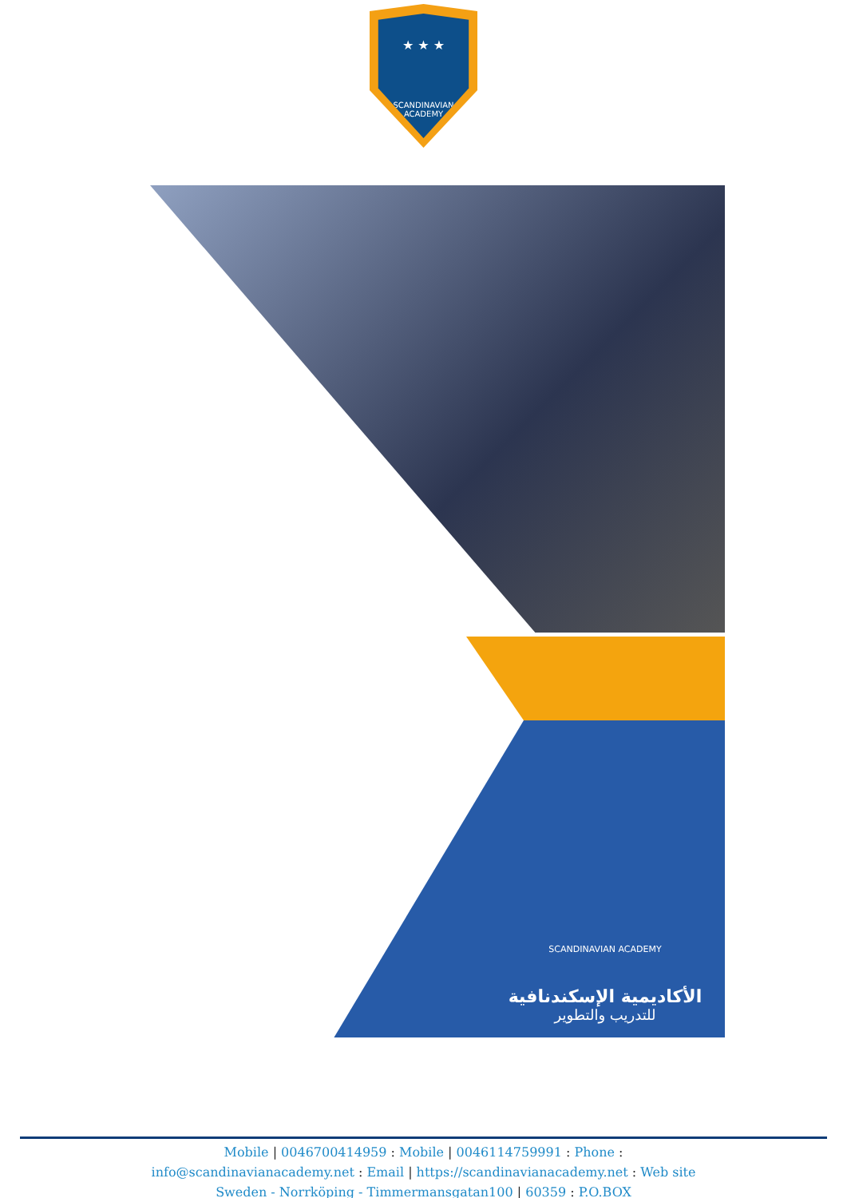★ ★ ★
SCANDINAVIAN
ACADEMY
SCANDINAVIAN ACADEMY
الأكاديمية الإسكندنافية
للتدريب والتطوير
Mobile | 0046700414959 : Mobile | 0046114759991 : Phone :
info@scandinavianacademy.net : Email | https://scandinavianacademy.net : Web site
Sweden - Norrköping - Timmermansgatan100 | 60359 : P.O.BOX